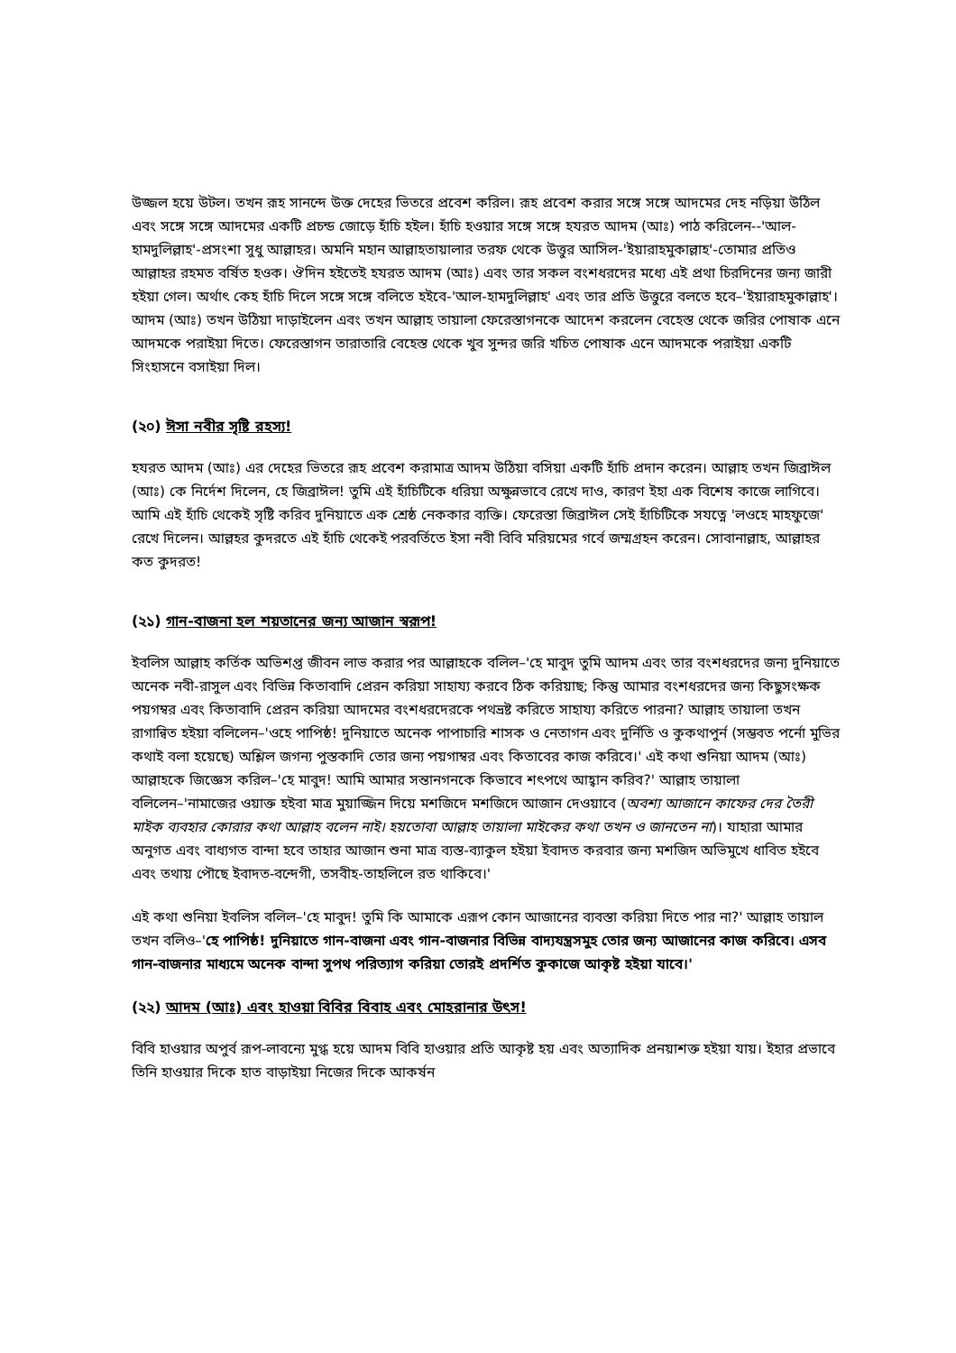উজ্জল হয়ে উটল। তখন রূহ সানন্দে উক্ত দেহের ভিতরে প্রবেশ করিল। রূহ প্রবেশ করার সঙ্গে সঙ্গে আদমের দেহ নড়িয়া উঠিল এবং সঙ্গে সঙ্গে আদমের একটি প্রচন্ড জোড়ে হাঁচি হইল। হাঁচি হওয়ার সঙ্গে সঙ্গে হযরত আদম (আঃ) পাঠ করিলেন--'আল-হামদুলিল্লাহ'-প্রসংশা সুধু আল্লাহর। অমনি মহান আল্লাহতায়ালার তরফ থেকে উত্তুর আসিল-'ইয়ারাহমুকাল্লাহ'-তোমার প্রতিও আল্লাহর রহমত বর্ষিত হওক। ঔদিন হইতেই হযরত আদম (আঃ) এবং তার সকল বংশধরদের মধ্যে এই প্রথা চিরদিনের জন্য জারী হইয়া গেল। অর্থাৎ কেহ হাঁচি দিলে সঙ্গে সঙ্গে বলিতে হইবে-'আল-হামদুলিল্লাহ' এবং তার প্রতি উত্তুরে বলতে হবে–'ইয়ারাহমুকাল্লাহ'। আদম (আঃ) তখন উঠিয়া দাড়াইলেন এবং তখন আল্লাহ তায়ালা ফেরেস্তাগনকে আদেশ করলেন বেহেস্ত থেকে জরির পোষাক এনে আদমকে পরাইয়া দিতে। ফেরেস্তাগন তারাতারি বেহেস্ত থেকে খুব সুন্দর জরি খচিত পোষাক এনে আদমকে পরাইয়া একটি সিংহাসনে বসাইয়া দিল।
(২০) ঈসা নবীর সৃষ্টি রহস্য!
হযরত আদম (আঃ) এর দেহের ভিতরে রূহ প্রবেশ করামাত্র আদম উঠিয়া বসিয়া একটি হাঁচি প্রদান করেন। আল্লাহ তখন জিব্রাঈল (আঃ) কে নির্দেশ দিলেন, হে জিব্রাঈল! তুমি এই হাঁচিটিকে ধরিয়া অক্ষুন্নভাবে রেখে দাও, কারণ ইহা এক বিশেষ কাজে লাগিবে। আমি এই হাঁচি থেকেই সৃষ্টি করিব দুনিয়াতে এক শ্রেষ্ঠ নেককার ব্যক্তি। ফেরেস্তা জিব্রাঈল সেই হাঁচিটিকে সযত্নে 'লওহে মাহফুজে' রেখে দিলেন। আল্লহর কুদরতে এই হাঁচি থেকেই পরবর্তিতে ইসা নবী বিবি মরিয়মের গর্বে জম্মগ্রহন করেন। সোবানাল্লাহ, আল্লাহর কত কুদরত!
(২১) গান-বাজনা হল শয়তানের জন্য আজান স্বরূপ!
ইবলিস আল্লাহ কর্তিক অভিশপ্ত জীবন লাভ করার পর আল্লাহকে বলিল–'হে মাবুদ তুমি আদম এবং তার বংশধরদের জন্য দুনিয়াতে অনেক নবী-রাসুল এবং বিভিন্ন কিতাবাদি প্রেরন করিয়া সাহায্য করবে ঠিক করিয়াছ; কিন্তু আমার বংশধরদের জন্য কিছুসংক্ষক পয়গম্বর এবং কিতাবাদি প্রেরন করিয়া আদমের বংশধরদেরকে পথভ্রষ্ট করিতে সাহায্য করিতে পারনা? আল্লাহ তায়ালা তখন রাগান্বিত হইয়া বলিলেন–'ওহে পাপিষ্ঠ! দুনিয়াতে অনেক পাপাচারি শাসক ও নেতাগন এবং দুর্নিতি ও কুকথাপুর্ন (সম্ভবত পর্নো মুভির কথাই বলা হয়েছে) অশ্লিল জগন্য পুস্তকাদি তোর জন্য পয়গাম্বর এবং কিতাবের কাজ করিবে।' এই কথা শুনিয়া আদম (আঃ) আল্লাহকে জিজ্ঞেস করিল–'হে মাবুদ! আমি আমার সন্তানগনকে কিভাবে শৎপথে আহ্বান করিব?' আল্লাহ তায়ালা বলিলেন–'নামাজের ওয়াক্ত হইবা মাত্র মুয়াজ্জিন দিয়ে মশজিদে মশজিদে আজান দেওয়াবে (অবশ্য আজানে কাফের দের তৈরী মাইক ব্যবহার কোরার কথা আল্লাহ বলেন নাই। হয়তোবা আল্লাহ তায়ালা মাইকের কথা তখন ও জানতেন না)। যাহারা আমার অনুগত এবং বাধ্যগত বান্দা হবে তাহার আজান শুনা মাত্র ব্যস্ত-ব্যাকুল হইয়া ইবাদত করবার জন্য মশজিদ অভিমুখে ধাবিত হইবে এবং তথায় পৌছে ইবাদত-বন্দেগী, তসবীহ-তাহলিলে রত থাকিবে।'
এই কথা শুনিয়া ইবলিস বলিল–'হে মাবুদ! তুমি কি আমাকে এরূপ কোন আজানের ব্যবস্তা করিয়া দিতে পার না?' আল্লাহ তায়াল তখন বলিও–'হে পাপিষ্ঠ! দুনিয়াতে গান-বাজনা এবং গান-বাজনার বিভিন্ন বাদ্যযন্ত্রসমুহ তোর জন্য আজানের কাজ করিবে। এসব গান-বাজনার মাধ্যমে অনেক বান্দা সুপথ পরিত্যাগ করিয়া তোরই প্রদর্শিত কুকাজে আকৃষ্ট হইয়া যাবে।'
(২২) আদম (আঃ) এবং হাওয়া বিবির বিবাহ এবং মোহরানার উৎস!
বিবি হাওয়ার অপুর্ব রূপ-লাবন্যে মুগ্ধ হয়ে আদম বিবি হাওয়ার প্রতি আকৃষ্ট হয় এবং অত্যাদিক প্রনয়াশক্ত হইয়া যায়। ইহার প্রভাবে তিনি হাওয়ার দিকে হাত বাড়াইয়া নিজের দিকে আকর্ষন